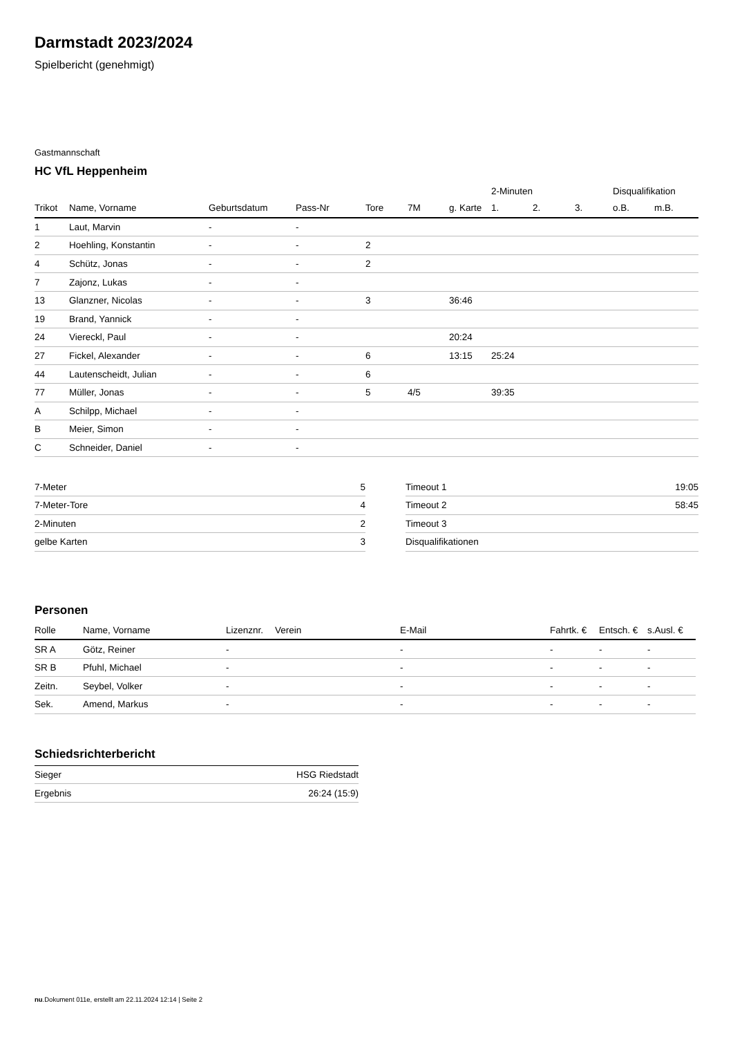Darmstadt 2023/2024
Spielbericht (genehmigt)
Gastmannschaft
HC VfL Heppenheim
| | | | | | | | 2-Minuten | | | Disqualifikation | |
| --- | --- | --- | --- | --- | --- | --- | --- | --- | --- | --- | --- |
| Trikot | Name, Vorname | Geburtsdatum | Pass-Nr | Tore | 7M | g. Karte | 1. | 2. | 3. | o.B. | m.B. |
| 1 | Laut, Marvin | - | - | | | | | | | | |
| 2 | Hoehling, Konstantin | - | - | 2 | | | | | | | |
| 4 | Schütz, Jonas | - | - | 2 | | | | | | | |
| 7 | Zajonz, Lukas | - | - | | | | | | | | |
| 13 | Glanzner, Nicolas | - | - | 3 | | 36:46 | | | | | |
| 19 | Brand, Yannick | - | - | | | | | | | | |
| 24 | Viereckl, Paul | - | - | | | 20:24 | | | | | |
| 27 | Fickel, Alexander | - | - | 6 | | 13:15 | 25:24 | | | | |
| 44 | Lautenscheidt, Julian | - | - | 6 | | | | | | | |
| 77 | Müller, Jonas | - | - | 5 | 4/5 | | 39:35 | | | | |
| A | Schilpp, Michael | - | - | | | | | | | | |
| B | Meier, Simon | - | - | | | | | | | | |
| C | Schneider, Daniel | - | - | | | | | | | | |
| 7-Meter | 5 |
| 7-Meter-Tore | 4 |
| 2-Minuten | 2 |
| gelbe Karten | 3 |
| Timeout 1 | 19:05 |
| Timeout 2 | 58:45 |
| Timeout 3 | |
| Disqualifikationen | |
Personen
| Rolle | Name, Vorname | Lizenznr. | Verein | E-Mail | Fahrtk. € | Entsch. € | s.Ausl. € |
| --- | --- | --- | --- | --- | --- | --- | --- |
| SR A | Götz, Reiner | - | | - | - | - | - |
| SR B | Pfuhl, Michael | - | | - | - | - | - |
| Zeitn. | Seybel, Volker | - | | - | - | - | - |
| Sek. | Amend, Markus | - | | - | - | - | - |
Schiedsrichterbericht
| Sieger | HSG Riedstadt |
| Ergebnis | 26:24 (15:9) |
nu.Dokument 011e, erstellt am 22.11.2024 12:14 | Seite 2